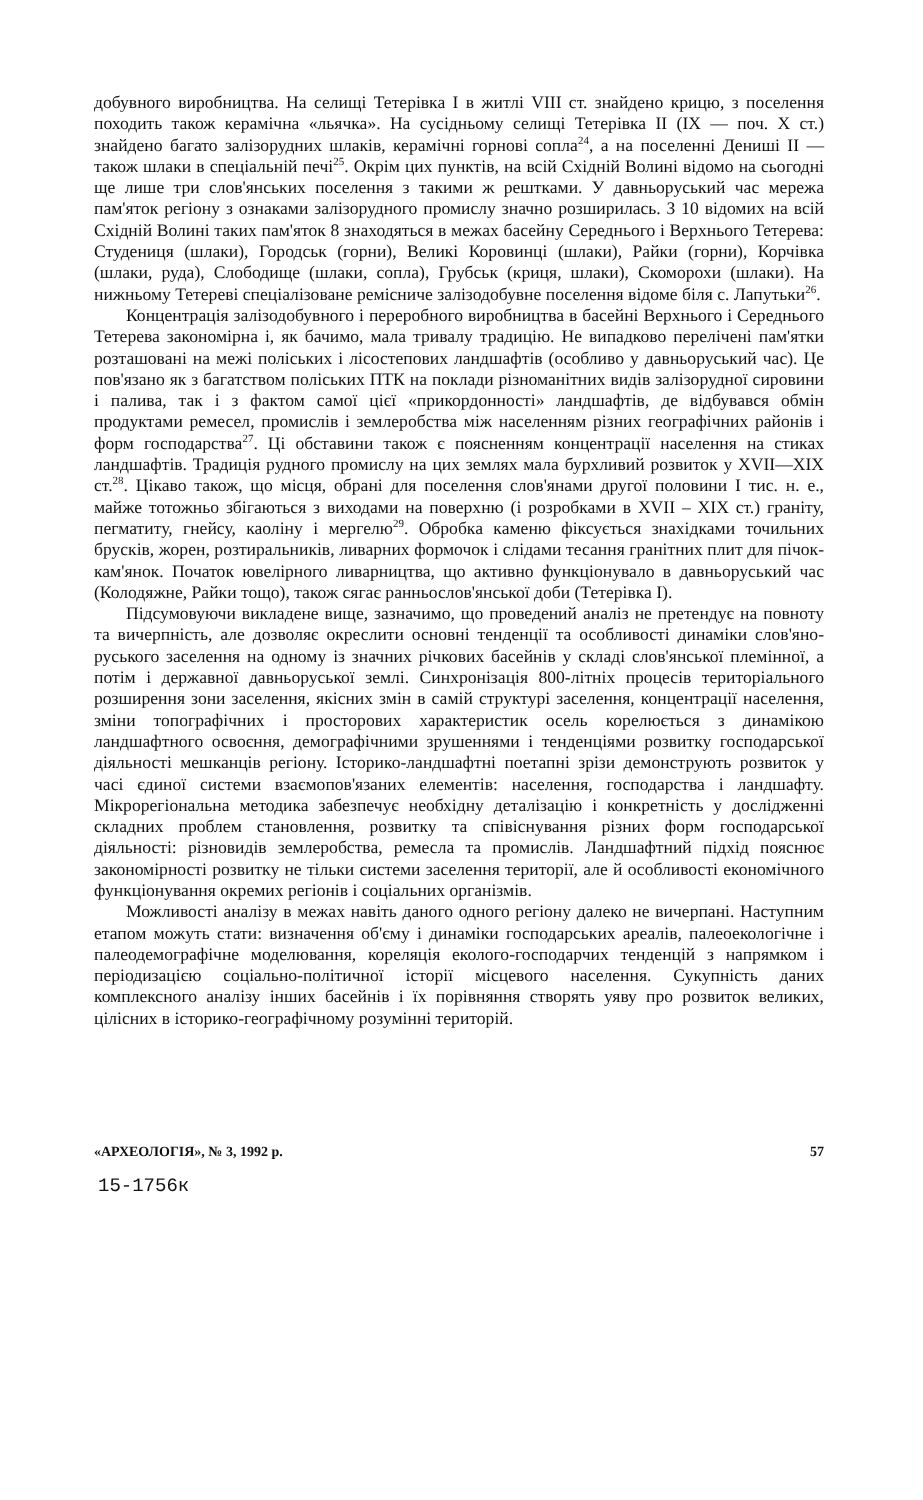добувного виробництва. На селищі Тетерівка I в житлі VIII ст. знайдено крицю, з поселення походить також керамічна «льячка». На сусідньому селищі Тетерівка II (IX — поч. X ст.) знайдено багато залізорудних шлаків, керамічні горнові сопла<sup>24</sup>, а на поселенні Дениші II — також шлаки в спеціальній печі<sup>25</sup>. Окрім цих пунктів, на всій Східній Волині відомо на сьогодні ще лише три слов'янських поселення з такими ж рештками. У давньоруський час мережа пам'яток регіону з ознаками залізорудного промислу значно розширилась. З 10 відомих на всій Східній Волині таких пам'яток 8 знаходяться в межах басейну Середнього і Верхнього Тетерева: Студениця (шлаки), Городськ (горни), Великі Коровинці (шлаки), Райки (горни), Корчівка (шлаки, руда), Слободище (шлаки, сопла), Грубськ (криця, шлаки), Скоморохи (шлаки). На нижньому Тетереві спеціалізоване ремісниче залізодобувне поселення відоме біля с. Лапутьки<sup>26</sup>.
Концентрація залізодобувного і переробного виробництва в басейні Верхнього і Середнього Тетерева закономірна і, як бачимо, мала тривалу традицію. Не випадково перелічені пам'ятки розташовані на межі поліських і лісостепових ландшафтів (особливо у давньоруський час). Це пов'язано як з багатством поліських ПТК на поклади різноманітних видів залізорудної сировини і палива, так і з фактом самої цієї «прикордонності» ландшафтів, де відбувався обмін продуктами ремесел, промислів і землеробства між населенням різних географічних районів і форм господарства<sup>27</sup>. Ці обставини також є поясненням концентрації населення на стиках ландшафтів. Традиція рудного промислу на цих землях мала бурхливий розвиток у XVII—XIX ст.<sup>28</sup>. Цікаво також, що місця, обрані для поселення слов'янами другої половини I тис. н. е., майже тотожньо збігаються з виходами на поверхню (і розробками в XVII – XIX ст.) граніту, пегматиту, гнейсу, каоліну і мергелю<sup>29</sup>. Обробка каменю фіксується знахідками точильних брусків, жорен, розтиральників, ливарних формочок і слідами тесання гранітних плит для пічок-кам'янок. Початок ювелірного ливарництва, що активно функціонувало в давньоруський час (Колодяжне, Райки тощо), також сягає ранньослов'янської доби (Тетерівка I).
Підсумовуючи викладене вище, зазначимо, що проведений аналіз не претендує на повноту та вичерпність, але дозволяє окреслити основні тенденції та особливості динаміки слов'яно-руського заселення на одному із значних річкових басейнів у складі слов'янської племінної, а потім і державної давньоруської землі. Синхронізація 800-літніх процесів територіального розширення зони заселення, якісних змін в самій структурі заселення, концентрації населення, зміни топографічних і просторових характеристик осель корелюється з динамікою ландшафтного освоєння, демографічними зрушеннями і тенденціями розвитку господарської діяльності мешканців регіону. Історико-ландшафтні поетапні зрізи демонструють розвиток у часі єдиної системи взаємопов'язаних елементів: населення, господарства і ландшафту. Мікрорегіональна методика забезпечує необхідну деталізацію і конкретність у дослідженні складних проблем становлення, розвитку та співіснування різних форм господарської діяльності: різновидів землеробства, ремесла та промислів. Ландшафтний підхід пояснює закономірності розвитку не тільки системи заселення території, але й особливості економічного функціонування окремих регіонів і соціальних організмів.
Можливості аналізу в межах навіть даного одного регіону далеко не вичерпані. Наступним етапом можуть стати: визначення об'єму і динаміки господарських ареалів, палеоекологічне і палеодемографічне моделювання, кореляція еколого-господарчих тенденцій з напрямком і періодизацією соціально-політичної історії місцевого населення. Сукупність даних комплексного аналізу інших басейнів і їх порівняння створять уяву про розвиток великих, цілісних в історико-географічному розумінні територій.
«АРХЕОЛОГІЯ», № 3, 1992 р. 57
15-1756к